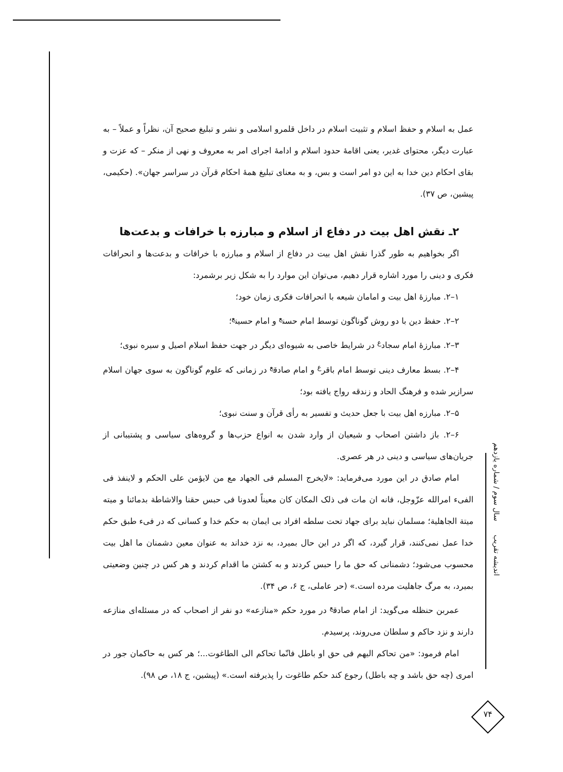عمل به اسلام و حفظ اسلام و تثبیت اسلام در داخل قلمرو اسلامی و نشر و تبلیغ صحیح آن، نظراً و عملاً – به عبارت دیگر، محتوای غدیر، یعنی اقامهٔ حدود اسلام و ادامهٔ اجرای امر به معروف و نهی از منکر – که عزت و بقای احکام دین خدا به این دو امر است و بس، و به معنای تبلیغ همهٔ احکام قرآن در سراسر جهان». (حکیمی، پیشین، ص ۳۷).
۲ـ نقش اهل بیت در دفاع از اسلام و مبارزه با خرافات و بدعت‌ها
اگر بخواهیم به طور گذرا نقش اهل بیت در دفاع از اسلام و مبارزه با خرافات و بدعت‌ها و انحرافات فکری و دینی را مورد اشاره قرار دهیم، می‌توان این موارد را به شکل زیر برشمرد:
۱–۲. مبارزهٔ اهل بیت و امامان شیعه با انحرافات فکری زمان خود؛
۲–۲. حفظ دین با دو روش گوناگون توسط امام حسن<sup>ع</sup> و امام حسین<sup>ع</sup>؛
۳–۲. مبارزهٔ امام سجاد<sup>ع</sup> در شرایط خاصی به شیوه‌ای دیگر در جهت حفظ اسلام اصیل و سیره نبوی؛
۴–۲. بسط معارف دینی توسط امام باقر<sup>ع</sup> و امام صادق<sup>ع</sup> در زمانی که علوم گوناگون به سوی جهان اسلام سرازیر شده و فرهنگ الحاد و زندقه رواج یافته بود؛
۵–۲. مبارزه اهل بیت با جعل حدیث و تفسیر به رأی قرآن و سنت نبوی؛
۶–۲. باز داشتن اصحاب و شیعیان از وارد شدن به انواع حزب‌ها و گروه‌های سیاسی و پشتیبانی از جریان‌های سیاسی و دینی در هر عصری.
امام صادق در این مورد می‌فرماید: «لایخرج المسلم فی الجهاد مع من لایؤمن علی الحکم و لاینفذ فی الفیء امرالله عزّوجل، فانه ان مات فی ذلک المکان کان معیناً لعدونا فی حبس حقنا والاشاطة بدمائنا و میته میتة الجاهلیة؛ مسلمان نباید برای جهاد تحت سلطه افراد بی ایمان به حکم خدا و کسانی که در فیء طبق حکم خدا عمل نمی‌کنند، قرار گیرد، که اگر در این حال بمیرد، به نزد خداند به عنوان معین دشمنان ما اهل بیت محسوب می‌شود؛ دشمنانی که حق ما را حبس کردند و به کشتن ما اقدام کردند و هر کس در چنین وضعیتی بمیرد، به مرگ جاهلیت مرده است.» (حر عاملی، ج ۶، ص ۳۴).
عمربن حنظله می‌گوید: از امام صادق<sup>ع</sup> در مورد حکم «منازعه» دو نفر از اصحاب که در مسئله‌ای منازعه دارند و نزد حاکم و سلطان می‌روند، پرسیدم.
امام فرمود: «من تحاکم الیهم فی حق او باطل فانّما تحاکم الی الطاغوت...؛ هر کس به حاکمان جور در امری (چه حق باشد و چه باطل) رجوع کند حکم طاغوت را پذیرفته است.» (پیشین، ج ۱۸، ص ۹۸).
اندیشه تقریب سال سوم / شماره یازدهم
۷۴